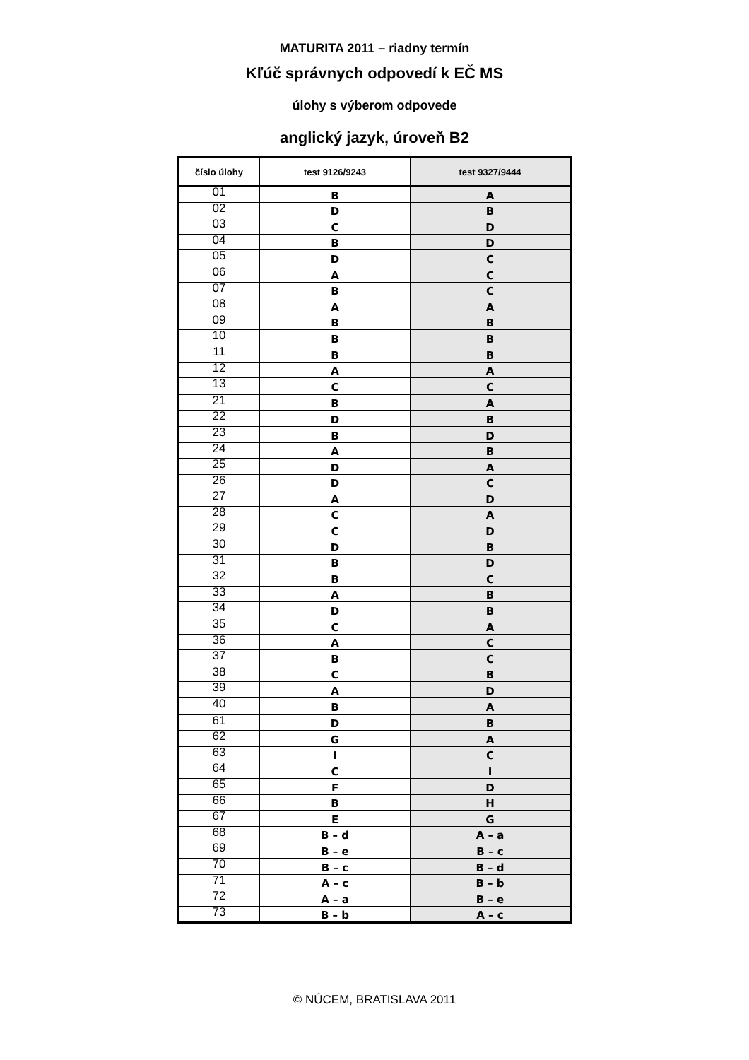MATURITA 2011 – riadny termín
Kľúč správnych odpovedí k EČ MS
úlohy s výberom odpovede
anglický jazyk, úroveň B2
| číslo úlohy | test 9126/9243 | test 9327/9444 |
| --- | --- | --- |
| 01 | B | A |
| 02 | D | B |
| 03 | C | D |
| 04 | B | D |
| 05 | D | C |
| 06 | A | C |
| 07 | B | C |
| 08 | A | A |
| 09 | B | B |
| 10 | B | B |
| 11 | B | B |
| 12 | A | A |
| 13 | C | C |
| 21 | B | A |
| 22 | D | B |
| 23 | B | D |
| 24 | A | B |
| 25 | D | A |
| 26 | D | C |
| 27 | A | D |
| 28 | C | A |
| 29 | C | D |
| 30 | D | B |
| 31 | B | D |
| 32 | B | C |
| 33 | A | B |
| 34 | D | B |
| 35 | C | A |
| 36 | A | C |
| 37 | B | C |
| 38 | C | B |
| 39 | A | D |
| 40 | B | A |
| 61 | D | B |
| 62 | G | A |
| 63 | I | C |
| 64 | C | I |
| 65 | F | D |
| 66 | B | H |
| 67 | E | G |
| 68 | B – d | A – a |
| 69 | B – e | B – c |
| 70 | B – c | B – d |
| 71 | A – c | B – b |
| 72 | A – a | B – e |
| 73 | B – b | A – c |
© NÚCEM, BRATISLAVA 2011